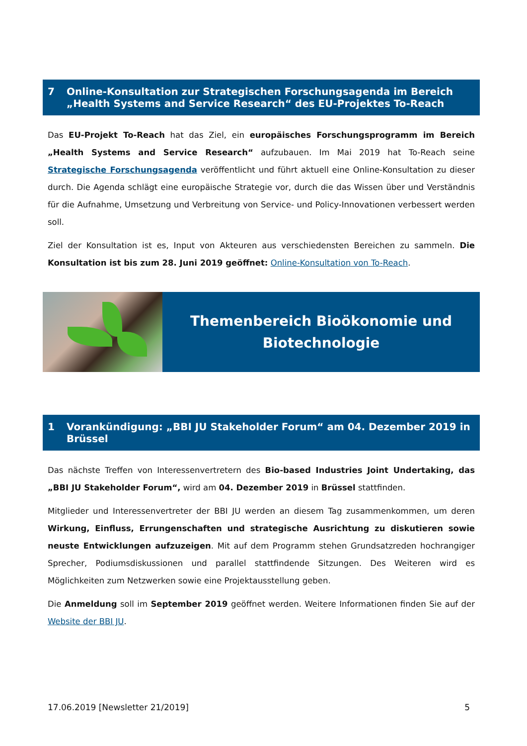7 Online-Konsultation zur Strategischen Forschungsagenda im Bereich „Health Systems and Service Research“ des EU-Projektes To-Reach
Das EU-Projekt To-Reach hat das Ziel, ein europäisches Forschungsprogramm im Bereich „Health Systems and Service Research“ aufzubauen. Im Mai 2019 hat To-Reach seine Strategische Forschungsagenda veröffentlicht und führt aktuell eine Online-Konsultation zu dieser durch. Die Agenda schlägt eine europäische Strategie vor, durch die das Wissen über und Verständnis für die Aufnahme, Umsetzung und Verbreitung von Service- und Policy-Innovationen verbessert werden soll.
Ziel der Konsultation ist es, Input von Akteuren aus verschiedensten Bereichen zu sammeln. Die Konsultation ist bis zum 28. Juni 2019 geöffnet: Online-Konsultation von To-Reach.
Themenbereich Bioökonomie und
Biotechnologie
1 Vorankündigung: „BBI JU Stakeholder Forum“ am 04. Dezember 2019 in Brüssel
Das nächste Treffen von Interessenvertretern des Bio-based Industries Joint Undertaking, das „BBI JU Stakeholder Forum“, wird am 04. Dezember 2019 in Brüssel stattfinden.
Mitglieder und Interessenvertreter der BBI JU werden an diesem Tag zusammenkommen, um deren Wirkung, Einfluss, Errungenschaften und strategische Ausrichtung zu diskutieren sowie neuste Entwicklungen aufzuzeigen. Mit auf dem Programm stehen Grundsatzreden hochrangiger Sprecher, Podiumsdiskussionen und parallel stattfindende Sitzungen. Des Weiteren wird es Möglichkeiten zum Netzwerken sowie eine Projektausstellung geben.
Die Anmeldung soll im September 2019 geöffnet werden. Weitere Informationen finden Sie auf der Website der BBI JU.
17.06.2019 [Newsletter 21/2019] 5